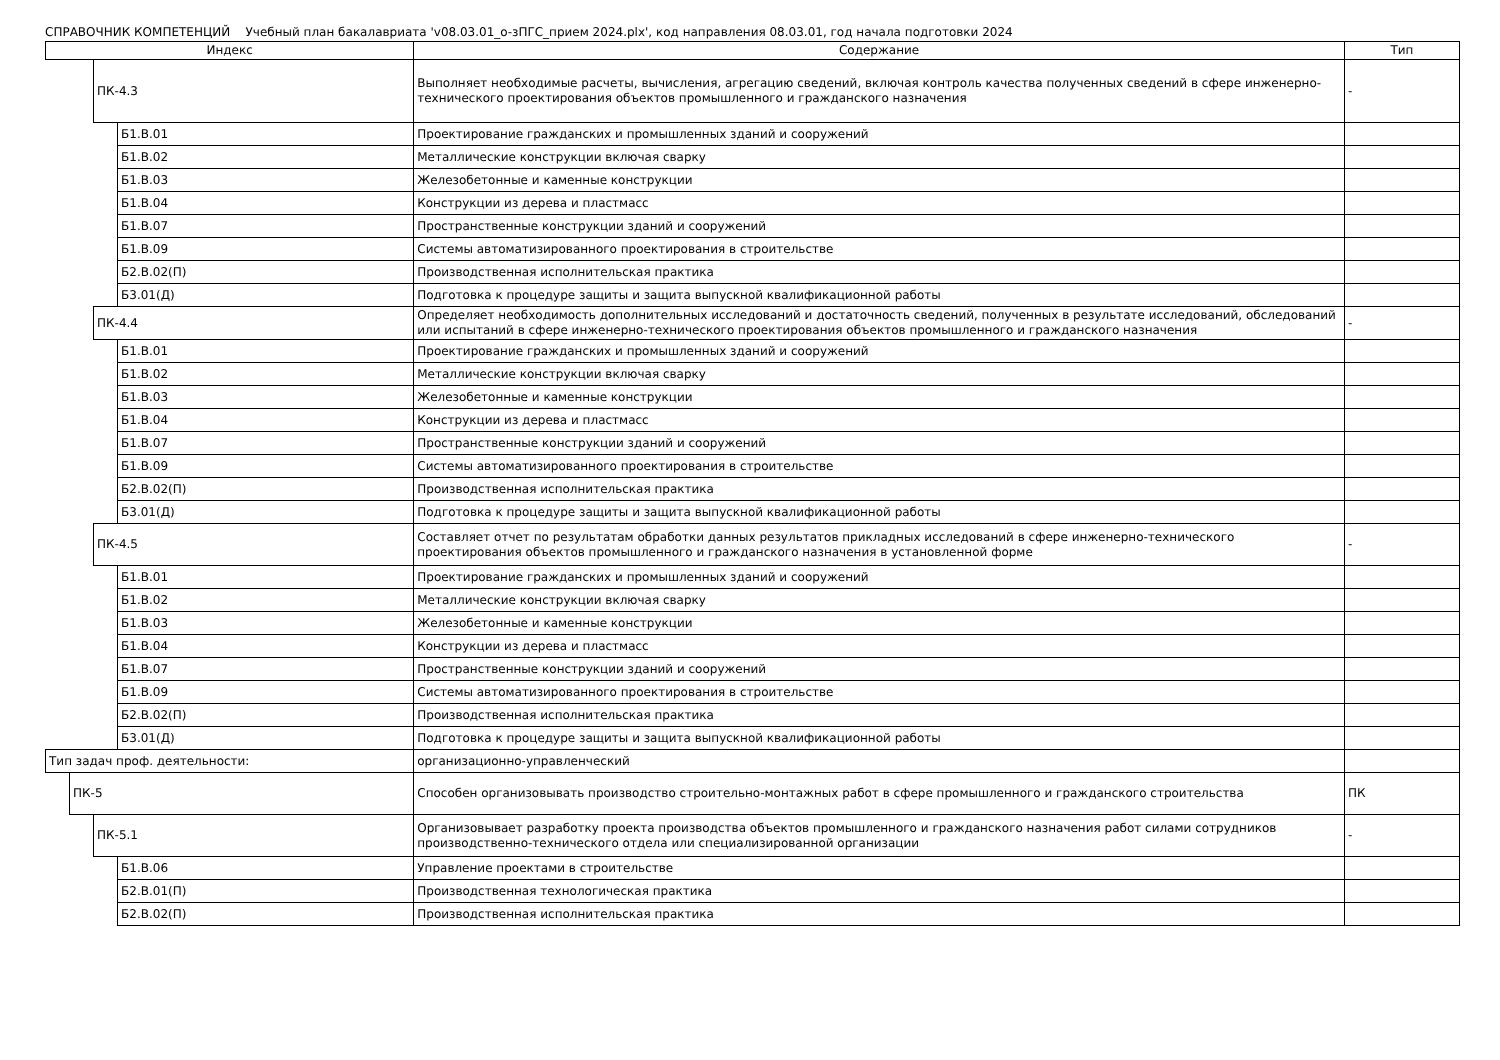СПРАВОЧНИК КОМПЕТЕНЦИЙ Учебный план бакалавриата 'v08.03.01_о-зПГС_прием 2024.plx', код направления 08.03.01, год начала подготовки 2024
| Индекс | | | | Содержание | Тип |
| --- | --- | --- | --- | --- | --- |
| | | ПК-4.3 | | Выполняет необходимые расчеты, вычисления, агрегацию сведений, включая контроль качества полученных сведений в сфере инженерно-технического проектирования объектов промышленного и гражданского назначения | - |
| | | | Б1.В.01 | Проектирование гражданских и промышленных зданий и сооружений | |
| | | | Б1.В.02 | Металлические конструкции включая сварку | |
| | | | Б1.В.03 | Железобетонные и каменные конструкции | |
| | | | Б1.В.04 | Конструкции из дерева и пластмасс | |
| | | | Б1.В.07 | Пространственные конструкции зданий и сооружений | |
| | | | Б1.В.09 | Системы автоматизированного проектирования в строительстве | |
| | | | Б2.В.02(П) | Производственная исполнительская практика | |
| | | | Б3.01(Д) | Подготовка к процедуре защиты и защита выпускной квалификационной работы | |
| | | ПК-4.4 | | Определяет необходимость дополнительных исследований и достаточность сведений, полученных в результате исследований, обследований или испытаний в сфере инженерно-технического проектирования объектов промышленного и гражданского назначения | - |
| | | | Б1.В.01 | Проектирование гражданских и промышленных зданий и сооружений | |
| | | | Б1.В.02 | Металлические конструкции включая сварку | |
| | | | Б1.В.03 | Железобетонные и каменные конструкции | |
| | | | Б1.В.04 | Конструкции из дерева и пластмасс | |
| | | | Б1.В.07 | Пространственные конструкции зданий и сооружений | |
| | | | Б1.В.09 | Системы автоматизированного проектирования в строительстве | |
| | | | Б2.В.02(П) | Производственная исполнительская практика | |
| | | | Б3.01(Д) | Подготовка к процедуре защиты и защита выпускной квалификационной работы | |
| | | ПК-4.5 | | Составляет отчет по результатам обработки данных результатов прикладных исследований в сфере инженерно-технического проектирования объектов промышленного и гражданского назначения в установленной форме | - |
| | | | Б1.В.01 | Проектирование гражданских и промышленных зданий и сооружений | |
| | | | Б1.В.02 | Металлические конструкции включая сварку | |
| | | | Б1.В.03 | Железобетонные и каменные конструкции | |
| | | | Б1.В.04 | Конструкции из дерева и пластмасс | |
| | | | Б1.В.07 | Пространственные конструкции зданий и сооружений | |
| | | | Б1.В.09 | Системы автоматизированного проектирования в строительстве | |
| | | | Б2.В.02(П) | Производственная исполнительская практика | |
| | | | Б3.01(Д) | Подготовка к процедуре защиты и защита выпускной квалификационной работы | |
| Тип задач проф. деятельности: | | | | организационно-управленческий | |
| | ПК-5 | | | Способен организовывать производство строительно-монтажных работ в сфере промышленного и гражданского строительства | ПК |
| | | ПК-5.1 | | Организовывает разработку проекта производства объектов промышленного и гражданского назначения работ силами сотрудников производственно-технического отдела или специализированной организации | - |
| | | | Б1.В.06 | Управление проектами в строительстве | |
| | | | Б2.В.01(П) | Производственная технологическая практика | |
| | | | Б2.В.02(П) | Производственная исполнительская практика | |